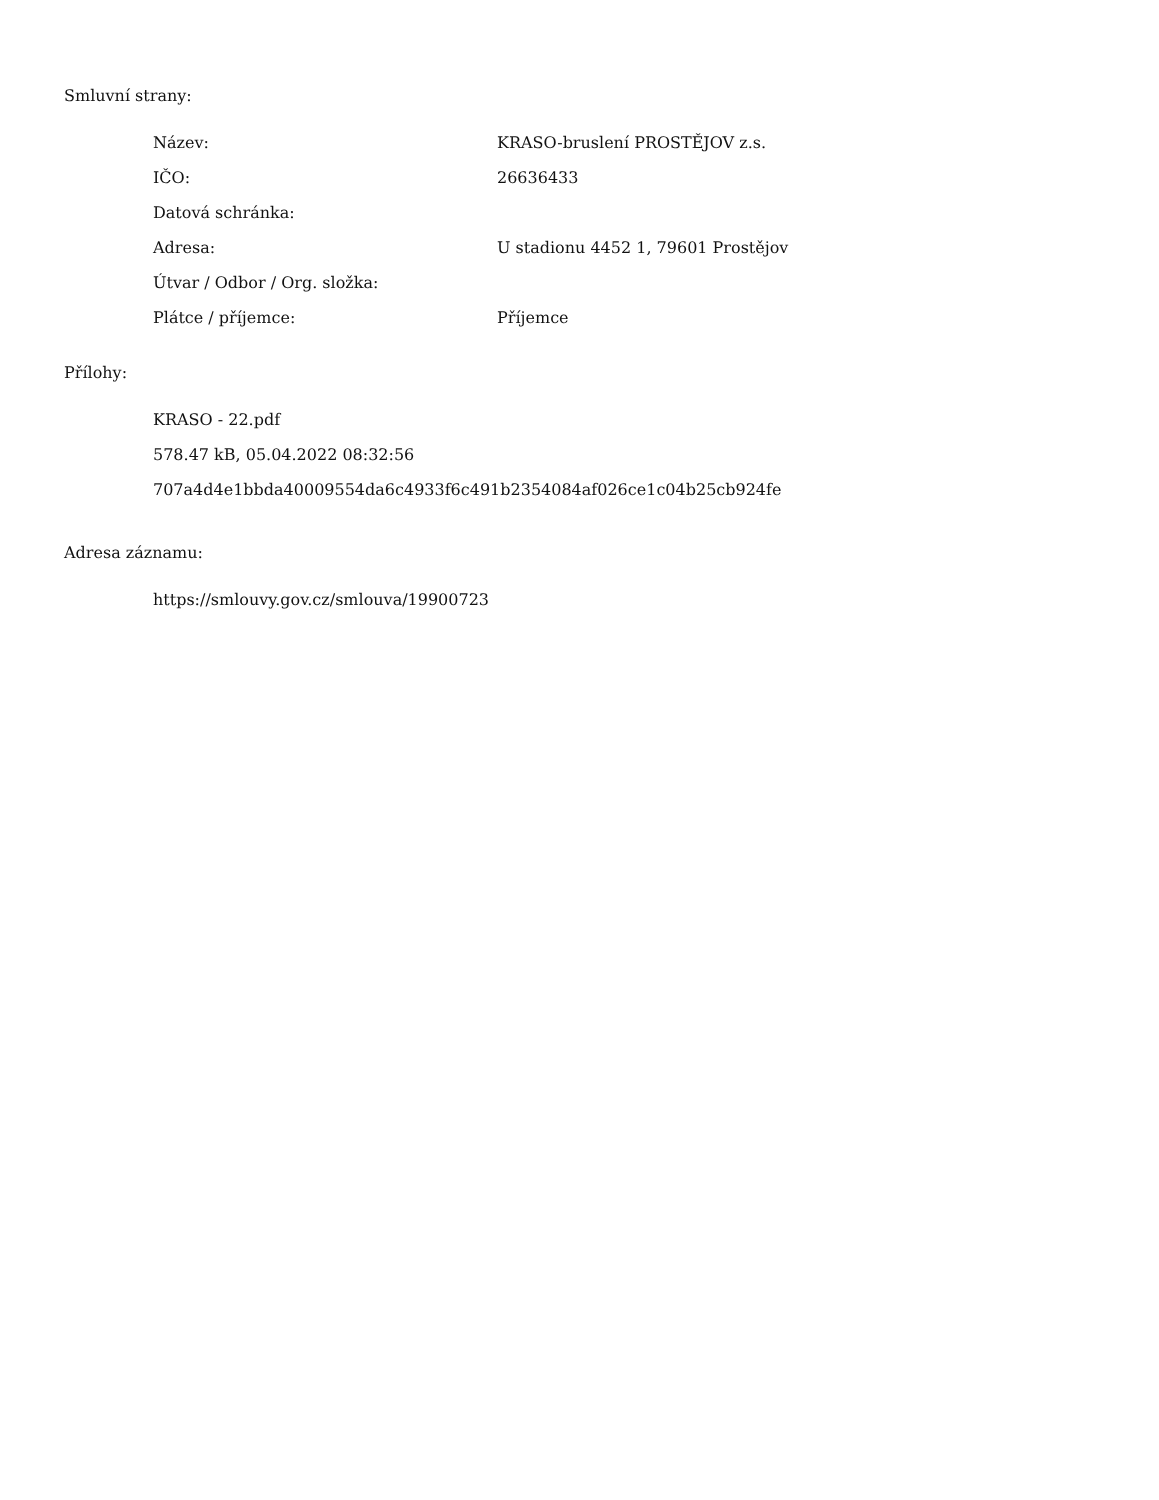Smluvní strany:
| Název: | KRASO-bruslení PROSTĚJOV z.s. |
| IČO: | 26636433 |
| Datová schránka: | |
| Adresa: | U stadionu 4452 1, 79601 Prostějov |
| Útvar / Odbor / Org. složka: | |
| Plátce / příjemce: | Příjemce |
Přílohy:
KRASO - 22.pdf
578.47 kB, 05.04.2022 08:32:56
707a4d4e1bbda40009554da6c4933f6c491b2354084af026ce1c04b25cb924fe
Adresa záznamu:
https://smlouvy.gov.cz/smlouva/19900723